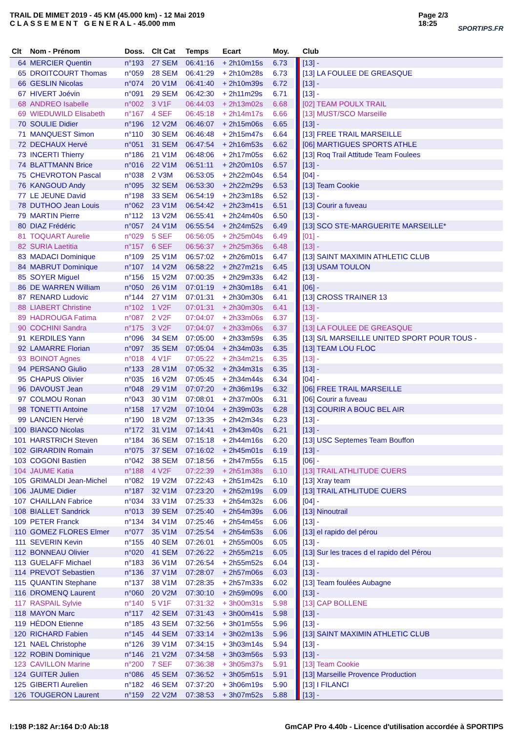TRAIL DE MIMET 2019 - 45 KM (45.000 km) - 12 Mai 2019
C L A S S E M E N T G E N E R A L - 45.000 mm
Page 2/3
18:25
SPORTIPS.FR
| Clt | Nom - Prénom | Doss. | Clt Cat | Temps | Ecart | Moy. | | Club |
| --- | --- | --- | --- | --- | --- | --- | --- | --- |
| 64 | MERCIER Quentin | n°193 | 27 SEM | 06:41:16 | + 2h10m15s | 6.73 | | [13] - |
| 65 | DROITCOURT Thomas | n°059 | 28 SEM | 06:41:29 | + 2h10m28s | 6.73 | | [13] LA FOULEE DE GREASQUE |
| 66 | GESLIN Nicolas | n°074 | 20 V1M | 06:41:40 | + 2h10m39s | 6.72 | | [13] - |
| 67 | HIVERT Joévin | n°091 | 29 SEM | 06:42:30 | + 2h11m29s | 6.71 | | [13] - |
| 68 | ANDREO Isabelle | n°002 | 3 V1F | 06:44:03 | + 2h13m02s | 6.68 | | [02] TEAM POULX TRAIL |
| 69 | WIEDUWILD Elisabeth | n°167 | 4 SEF | 06:45:18 | + 2h14m17s | 6.66 | | [13] MUST/SCO Marseille |
| 70 | SOULIE Didier | n°196 | 12 V2M | 06:46:07 | + 2h15m06s | 6.65 | | [13] - |
| 71 | MANQUEST Simon | n°110 | 30 SEM | 06:46:48 | + 2h15m47s | 6.64 | | [13] FREE TRAIL MARSEILLE |
| 72 | DECHAUX Hervé | n°051 | 31 SEM | 06:47:54 | + 2h16m53s | 6.62 | | [06] MARTIGUES SPORTS ATHLE |
| 73 | INCERTI Thierry | n°186 | 21 V1M | 06:48:06 | + 2h17m05s | 6.62 | | [13] Roq Trail Attitude Team Foulees |
| 74 | BLATTMANN Brice | n°016 | 22 V1M | 06:51:11 | + 2h20m10s | 6.57 | | [13] - |
| 75 | CHEVROTON Pascal | n°038 | 2 V3M | 06:53:05 | + 2h22m04s | 6.54 | | [04] - |
| 76 | KANGOUD Andy | n°095 | 32 SEM | 06:53:30 | + 2h22m29s | 6.53 | | [13] Team Cookie |
| 77 | LE JEUNE David | n°198 | 33 SEM | 06:54:19 | + 2h23m18s | 6.52 | | [13] - |
| 78 | DUTHOO Jean Louis | n°062 | 23 V1M | 06:54:42 | + 2h23m41s | 6.51 | | [13] Courir a fuveau |
| 79 | MARTIN Pierre | n°112 | 13 V2M | 06:55:41 | + 2h24m40s | 6.50 | | [13] - |
| 80 | DIAZ Frédéric | n°057 | 24 V1M | 06:55:54 | + 2h24m52s | 6.49 | | [13] SCO STE-MARGUERITE MARSEILLE* |
| 81 | TOQUART Aurelie | n°029 | 5 SEF | 06:56:05 | + 2h25m04s | 6.49 | | [01] - |
| 82 | SURIA Laetitia | n°157 | 6 SEF | 06:56:37 | + 2h25m36s | 6.48 | | [13] - |
| 83 | MADACI Dominique | n°109 | 25 V1M | 06:57:02 | + 2h26m01s | 6.47 | | [13] SAINT MAXIMIN ATHLETIC CLUB |
| 84 | MABRUT Dominique | n°107 | 14 V2M | 06:58:22 | + 2h27m21s | 6.45 | | [13] USAM TOULON |
| 85 | SOYER Miguel | n°156 | 15 V2M | 07:00:35 | + 2h29m33s | 6.42 | | [13] - |
| 86 | DE WARREN William | n°050 | 26 V1M | 07:01:19 | + 2h30m18s | 6.41 | | [06] - |
| 87 | RENARD Ludovic | n°144 | 27 V1M | 07:01:31 | + 2h30m30s | 6.41 | | [13] CROSS TRAINER 13 |
| 88 | LIABERT Christine | n°102 | 1 V2F | 07:01:31 | + 2h30m30s | 6.41 | | [13] - |
| 89 | HADROUGA Fatima | n°087 | 2 V2F | 07:04:07 | + 2h33m06s | 6.37 | | [13] - |
| 90 | COCHINI Sandra | n°175 | 3 V2F | 07:04:07 | + 2h33m06s | 6.37 | | [13] LA FOULEE DE GREASQUE |
| 91 | KERDILES Yann | n°096 | 34 SEM | 07:05:00 | + 2h33m59s | 6.35 | | [13] S/L MARSEILLE UNITED SPORT POUR TOUS - |
| 92 | LAMARRE Florian | n°097 | 35 SEM | 07:05:04 | + 2h34m03s | 6.35 | | [13] TEAM LOU FLOC |
| 93 | BOINOT Agnes | n°018 | 4 V1F | 07:05:22 | + 2h34m21s | 6.35 | | [13] - |
| 94 | PERSANO Giulio | n°133 | 28 V1M | 07:05:32 | + 2h34m31s | 6.35 | | [13] - |
| 95 | CHAPUS Olivier | n°035 | 16 V2M | 07:05:45 | + 2h34m44s | 6.34 | | [04] - |
| 96 | DAVOUST Jean | n°048 | 29 V1M | 07:07:20 | + 2h36m19s | 6.32 | | [06] FREE TRAIL MARSEILLE |
| 97 | COLMOU Ronan | n°043 | 30 V1M | 07:08:01 | + 2h37m00s | 6.31 | | [06] Courir a fuveau |
| 98 | TONETTI Antoine | n°158 | 17 V2M | 07:10:04 | + 2h39m03s | 6.28 | | [13] COURIR A BOUC BEL AIR |
| 99 | LANCIEN Hervé | n°190 | 18 V2M | 07:13:35 | + 2h42m34s | 6.23 | | [13] - |
| 100 | BIANCO Nicolas | n°172 | 31 V1M | 07:14:41 | + 2h43m40s | 6.21 | | [13] - |
| 101 | HARSTRICH Steven | n°184 | 36 SEM | 07:15:18 | + 2h44m16s | 6.20 | | [13] USC Septemes Team Bouffon |
| 102 | GIRARDIN Romain | n°075 | 37 SEM | 07:16:02 | + 2h45m01s | 6.19 | | [13] - |
| 103 | COGONI Bastien | n°042 | 38 SEM | 07:18:56 | + 2h47m55s | 6.15 | | [06] - |
| 104 | JAUME Katia | n°188 | 4 V2F | 07:22:39 | + 2h51m38s | 6.10 | | [13] TRAIL ATHLITUDE CUERS |
| 105 | GRIMALDI Jean-Michel | n°082 | 19 V2M | 07:22:43 | + 2h51m42s | 6.10 | | [13] Xray team |
| 106 | JAUME Didier | n°187 | 32 V1M | 07:23:20 | + 2h52m19s | 6.09 | | [13] TRAIL ATHLITUDE CUERS |
| 107 | CHAILLAN Fabrice | n°034 | 33 V1M | 07:25:33 | + 2h54m32s | 6.06 | | [04] - |
| 108 | BIALLET Sandrick | n°013 | 39 SEM | 07:25:40 | + 2h54m39s | 6.06 | | [13] Ninoutrail |
| 109 | PETER Franck | n°134 | 34 V1M | 07:25:46 | + 2h54m45s | 6.06 | | [13] - |
| 110 | GOMEZ FLORES Elmer | n°077 | 35 V1M | 07:25:54 | + 2h54m53s | 6.06 | | [13] el rapido del pérou |
| 111 | SEVERIN Kevin | n°155 | 40 SEM | 07:26:01 | + 2h55m00s | 6.05 | | [13] - |
| 112 | BONNEAU Olivier | n°020 | 41 SEM | 07:26:22 | + 2h55m21s | 6.05 | | [13] Sur les traces d el rapido del Pérou |
| 113 | GUELAFF Michael | n°183 | 36 V1M | 07:26:54 | + 2h55m52s | 6.04 | | [13] - |
| 114 | PREVOT Sebastien | n°136 | 37 V1M | 07:28:07 | + 2h57m06s | 6.03 | | [13] - |
| 115 | QUANTIN Stephane | n°137 | 38 V1M | 07:28:35 | + 2h57m33s | 6.02 | | [13] Team foulées Aubagne |
| 116 | DROMENQ Laurent | n°060 | 20 V2M | 07:30:10 | + 2h59m09s | 6.00 | | [13] - |
| 117 | RASPAIL Sylvie | n°140 | 5 V1F | 07:31:32 | + 3h00m31s | 5.98 | | [13] CAP BOLLENE |
| 118 | MAYON Marc | n°117 | 42 SEM | 07:31:43 | + 3h00m41s | 5.98 | | [13] - |
| 119 | HÉDON Etienne | n°185 | 43 SEM | 07:32:56 | + 3h01m55s | 5.96 | | [13] - |
| 120 | RICHARD Fabien | n°145 | 44 SEM | 07:33:14 | + 3h02m13s | 5.96 | | [13] SAINT MAXIMIN ATHLETIC CLUB |
| 121 | NAEL Christophe | n°126 | 39 V1M | 07:34:15 | + 3h03m14s | 5.94 | | [13] - |
| 122 | ROBIN Dominique | n°146 | 21 V2M | 07:34:58 | + 3h03m56s | 5.93 | | [13] - |
| 123 | CAVILLON Marine | n°200 | 7 SEF | 07:36:38 | + 3h05m37s | 5.91 | | [13] Team Cookie |
| 124 | GUITER Julien | n°086 | 45 SEM | 07:36:52 | + 3h05m51s | 5.91 | | [13] Marseille Provence Production |
| 125 | GIBERTI Aurelien | n°182 | 46 SEM | 07:37:20 | + 3h06m19s | 5.90 | | [13] I FILANCI |
| 126 | TOUGERON Laurent | n°159 | 22 V2M | 07:38:53 | + 3h07m52s | 5.88 | | [13] - |
I:198 P:182 Ar:164 D:0 Ab:18 GmCAP Pro 4.40b - Licence d'utilisation accordée à SPORTIPS